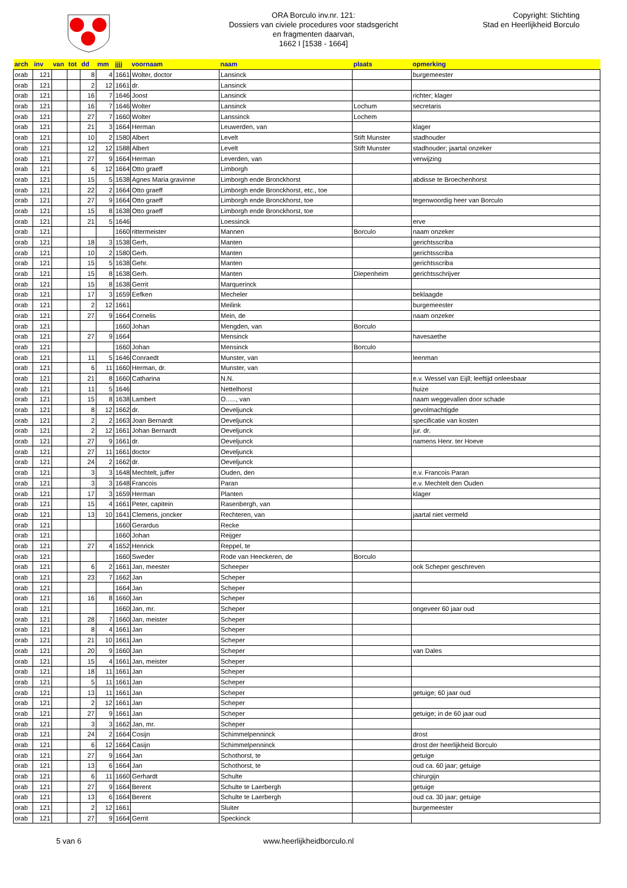ORA Borculo inv.nr. 121:
Dossiers van civiele procedures voor stadsgericht
en fragmenten daarvan,
1662 I [1538 - 1664]
Copyright: Stichting
Stad en Heerlijkheid Borculo
| arch | inv | van | tot | dd | mm | jjjj | voornaam | naam | plaats | opmerking |
| --- | --- | --- | --- | --- | --- | --- | --- | --- | --- | --- |
| orab | 121 | | | 8 | 4 | 1661 | Wolter, doctor | Lansinck | | burgemeester |
| orab | 121 | | | 2 | 12 | 1661 | dr. | Lansinck | | |
| orab | 121 | | | 16 | 7 | 1646 | Joost | Lansinck | | richter; klager |
| orab | 121 | | | 16 | 7 | 1646 | Wolter | Lansinck | Lochum | secretaris |
| orab | 121 | | | 27 | 7 | 1660 | Wolter | Lanssinck | Lochem | |
| orab | 121 | | | 21 | 3 | 1664 | Herman | Leuwerden, van | | klager |
| orab | 121 | | | 10 | 2 | 1580 | Albert | Levelt | Stift Munster | stadhouder |
| orab | 121 | | | 12 | 12 | 1588 | Albert | Levelt | Stift Munster | stadhouder; jaartal onzeker |
| orab | 121 | | | 27 | 9 | 1664 | Herman | Leverden, van | | verwijzing |
| orab | 121 | | | 6 | 12 | 1664 | Otto graeff | Limborgh | | |
| orab | 121 | | | 15 | 5 | 1638 | Agnes Maria gravinne | Limborgh ende Bronckhorst | | abdisse te Broechenhorst |
| orab | 121 | | | 22 | 2 | 1664 | Otto graeff | Limborgh ende Bronckhorst, etc., toe | | |
| orab | 121 | | | 27 | 9 | 1664 | Otto graeff | Limborgh ende Bronckhorst, toe | | tegenwoordig heer van Borculo |
| orab | 121 | | | 15 | 8 | 1638 | Otto graeff | Limborgh ende Bronckhorst, toe | | |
| orab | 121 | | | 21 | 5 | 1646 | | Loessinck | | erve |
| orab | 121 | | | | | 1660 | rittermeister | Mannen | Borculo | naam onzeker |
| orab | 121 | | | 18 | 3 | 1538 | Gerh, | Manten | | gerichtsscriba |
| orab | 121 | | | 10 | 2 | 1580 | Gerh. | Manten | | gerichtsscriba |
| orab | 121 | | | 15 | 5 | 1638 | Gehr. | Manten | | gerichtsscriba |
| orab | 121 | | | 15 | 8 | 1638 | Gerh. | Manten | Diepenheim | gerichtsschrijver |
| orab | 121 | | | 15 | 8 | 1638 | Gerrit | Marquerinck | | |
| orab | 121 | | | 17 | 3 | 1659 | Eefken | Mecheler | | beklaagde |
| orab | 121 | | | 2 | 12 | 1661 | | Meilink | | burgemeester |
| orab | 121 | | | 27 | 9 | 1664 | Cornelis | Mein, de | | naam onzeker |
| orab | 121 | | | | | 1660 | Johan | Mengden, van | Borculo | |
| orab | 121 | | | 27 | 9 | 1664 | | Mensinck | | havesaethe |
| orab | 121 | | | | | 1660 | Johan | Mensinck | Borculo | |
| orab | 121 | | | 11 | 5 | 1646 | Conraedt | Munster, van | | leenman |
| orab | 121 | | | 6 | 11 | 1660 | Herman, dr. | Munster, van | | |
| orab | 121 | | | 21 | 8 | 1660 | Catharina | N.N. | | e.v. Wessel van Eijll; leeftijd onleesbaar |
| orab | 121 | | | 11 | 5 | 1646 | | Nettelhorst | | huize |
| orab | 121 | | | 15 | 8 | 1638 | Lambert | O….., van | | naam weggevallen door schade |
| orab | 121 | | | 8 | 12 | 1662 | dr. | Oeveljunck | | gevolmachtigde |
| orab | 121 | | | 2 | 2 | 1663 | Joan Bernardt | Oeveljunck | | specificatie van kosten |
| orab | 121 | | | 2 | 12 | 1661 | Johan Bernardt | Oeveljunck | | jur. dr. |
| orab | 121 | | | 27 | 9 | 1661 | dr. | Oeveljunck | | namens Henr. ter Hoeve |
| orab | 121 | | | 27 | 11 | 1661 | doctor | Oeveljunck | | |
| orab | 121 | | | 24 | 2 | 1662 | dr. | Oeveljunck | | |
| orab | 121 | | | 3 | 3 | 1648 | Mechtelt, juffer | Ouden, den | | e.v. Francois Paran |
| orab | 121 | | | 3 | 3 | 1648 | Francois | Paran | | e.v. Mechtelt den Ouden |
| orab | 121 | | | 17 | 3 | 1659 | Herman | Planten | | klager |
| orab | 121 | | | 15 | 4 | 1661 | Peter, capitein | Rasenbergh, van | | |
| orab | 121 | | | 13 | 10 | 1641 | Clemens, joncker | Rechteren, van | | jaartal niet vermeld |
| orab | 121 | | | | | 1660 | Gerardus | Recke | | |
| orab | 121 | | | | | 1660 | Johan | Reijger | | |
| orab | 121 | | | 27 | 4 | 1652 | Henrick | Reppel, te | | |
| orab | 121 | | | | | 1660 | Sweder | Rode van Heeckeren, de | Borculo | |
| orab | 121 | | | 6 | 2 | 1661 | Jan, meester | Scheeper | | ook Scheper geschreven |
| orab | 121 | | | 23 | 7 | 1662 | Jan | Scheper | | |
| orab | 121 | | | | | 1664 | Jan | Scheper | | |
| orab | 121 | | | 16 | 8 | 1660 | Jan | Scheper | | |
| orab | 121 | | | | | 1660 | Jan, mr. | Scheper | | ongeveer 60 jaar oud |
| orab | 121 | | | 28 | 7 | 1660 | Jan, meister | Scheper | | |
| orab | 121 | | | 8 | 4 | 1661 | Jan | Scheper | | |
| orab | 121 | | | 21 | 10 | 1661 | Jan | Scheper | | |
| orab | 121 | | | 20 | 9 | 1660 | Jan | Scheper | | van Dales |
| orab | 121 | | | 15 | 4 | 1661 | Jan, meister | Scheper | | |
| orab | 121 | | | 18 | 11 | 1661 | Jan | Scheper | | |
| orab | 121 | | | 5 | 11 | 1661 | Jan | Scheper | | |
| orab | 121 | | | 13 | 11 | 1661 | Jan | Scheper | | getuige; 60 jaar oud |
| orab | 121 | | | 2 | 12 | 1661 | Jan | Scheper | | |
| orab | 121 | | | 27 | 9 | 1661 | Jan | Scheper | | getuige; in de 60 jaar oud |
| orab | 121 | | | 3 | 3 | 1662 | Jan, mr. | Scheper | | |
| orab | 121 | | | 24 | 2 | 1664 | Cosijn | Schimmelpenninck | | drost |
| orab | 121 | | | 6 | 12 | 1664 | Casijn | Schimmelpenninck | | drost der heerlijkheid Borculo |
| orab | 121 | | | 27 | 9 | 1664 | Jan | Schothorst, te | | getuige |
| orab | 121 | | | 13 | 6 | 1664 | Jan | Schothorst, te | | oud ca. 60 jaar; getuige |
| orab | 121 | | | 6 | 11 | 1660 | Gerhardt | Schulte | | chirurgijn |
| orab | 121 | | | 27 | 9 | 1664 | Berent | Schulte te Laerbergh | | getuige |
| orab | 121 | | | 13 | 6 | 1664 | Berent | Schulte te Laerbergh | | oud ca. 30 jaar; getuige |
| orab | 121 | | | 2 | 12 | 1661 | | Sluiter | | burgemeester |
| orab | 121 | | | 27 | 9 | 1664 | Gerrit | Speckinck | | |
5 van 6 www.heerlijkheidborculo.nl